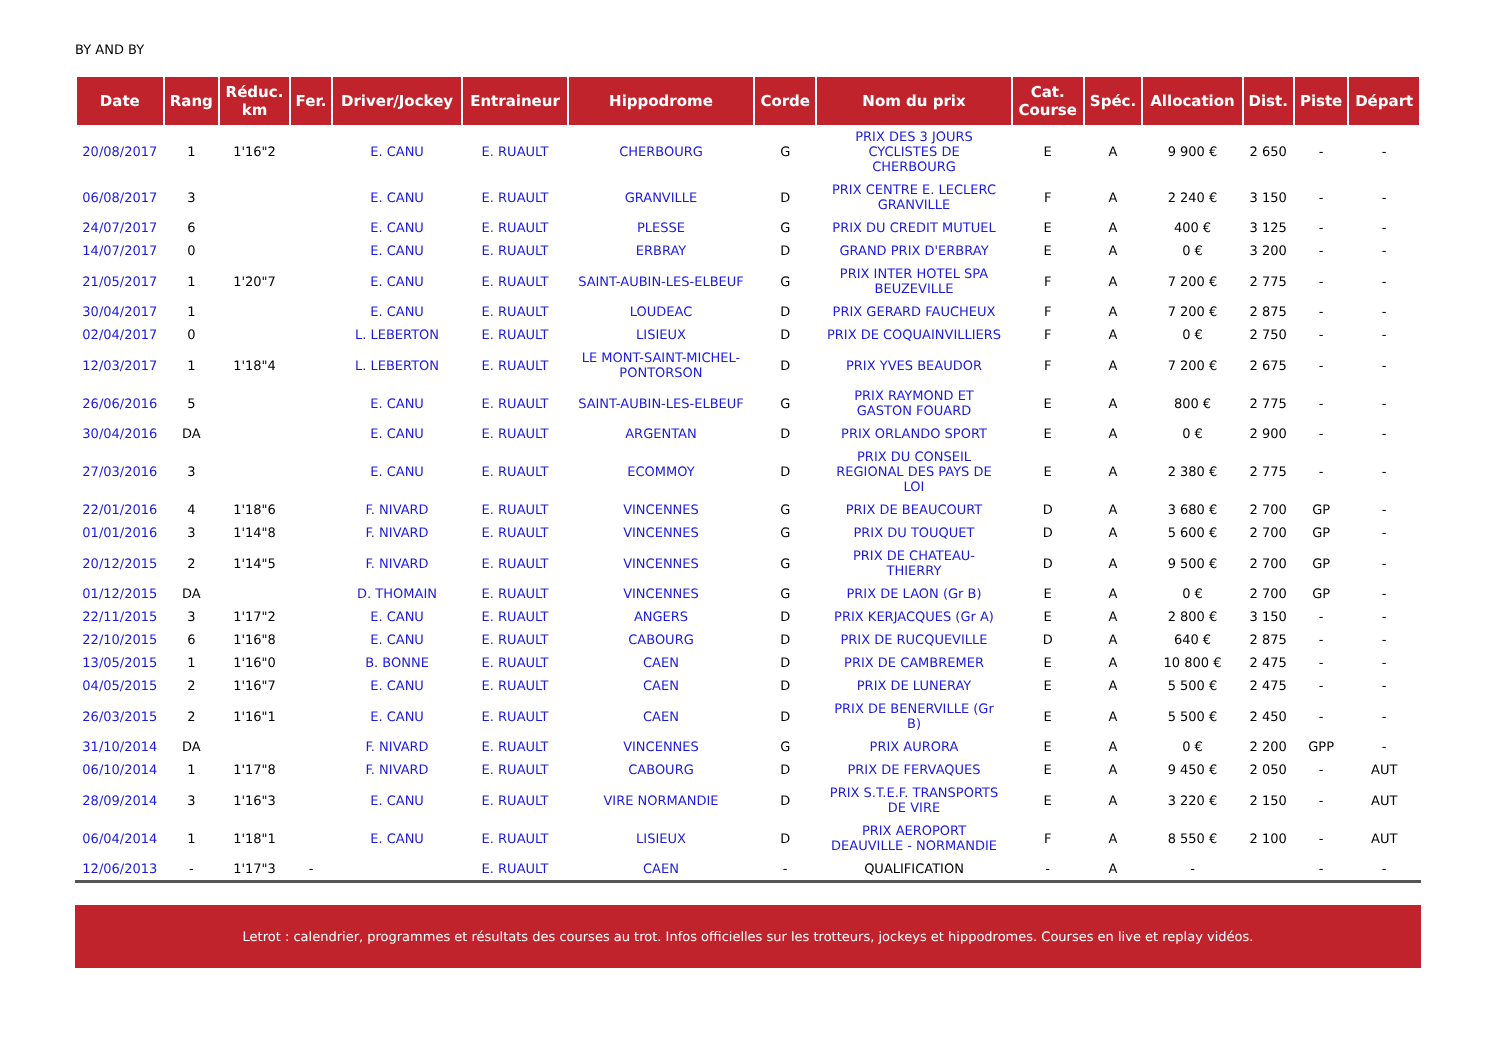BY AND BY
| Date | Rang | Réduc. km | Fer. | Driver/Jockey | Entraineur | Hippodrome | Corde | Nom du prix | Cat. Course | Spéc. | Allocation | Dist. | Piste | Départ |
| --- | --- | --- | --- | --- | --- | --- | --- | --- | --- | --- | --- | --- | --- | --- |
| 20/08/2017 | 1 | 1'16"2 | | E. CANU | E. RUAULT | CHERBOURG | G | PRIX DES 3 JOURS CYCLISTES DE CHERBOURG | E | A | 9 900 € | 2 650 | - | - |
| 06/08/2017 | 3 | | | E. CANU | E. RUAULT | GRANVILLE | D | PRIX CENTRE E. LECLERC GRANVILLE | F | A | 2 240 € | 3 150 | - | - |
| 24/07/2017 | 6 | | | E. CANU | E. RUAULT | PLESSE | G | PRIX DU CREDIT MUTUEL | E | A | 400 € | 3 125 | - | - |
| 14/07/2017 | 0 | | | E. CANU | E. RUAULT | ERBRAY | D | GRAND PRIX D'ERBRAY | E | A | 0 € | 3 200 | - | - |
| 21/05/2017 | 1 | 1'20"7 | | E. CANU | E. RUAULT | SAINT-AUBIN-LES-ELBEUF | G | PRIX INTER HOTEL SPA BEUZEVILLE | F | A | 7 200 € | 2 775 | - | - |
| 30/04/2017 | 1 | | | E. CANU | E. RUAULT | LOUDEAC | D | PRIX GERARD FAUCHEUX | F | A | 7 200 € | 2 875 | - | - |
| 02/04/2017 | 0 | | | L. LEBERTON | E. RUAULT | LISIEUX | D | PRIX DE COQUAINVILLIERS | F | A | 0 € | 2 750 | - | - |
| 12/03/2017 | 1 | 1'18"4 | | L. LEBERTON | E. RUAULT | LE MONT-SAINT-MICHEL- PONTORSON | D | PRIX YVES BEAUDOR | F | A | 7 200 € | 2 675 | - | - |
| 26/06/2016 | 5 | | | E. CANU | E. RUAULT | SAINT-AUBIN-LES-ELBEUF | G | PRIX RAYMOND ET GASTON FOUARD | E | A | 800 € | 2 775 | - | - |
| 30/04/2016 | DA | | | E. CANU | E. RUAULT | ARGENTAN | D | PRIX ORLANDO SPORT | E | A | 0 € | 2 900 | - | - |
| 27/03/2016 | 3 | | | E. CANU | E. RUAULT | ECOMMOY | D | PRIX DU CONSEIL REGIONAL DES PAYS DE LOI | E | A | 2 380 € | 2 775 | - | - |
| 22/01/2016 | 4 | 1'18"6 | | F. NIVARD | E. RUAULT | VINCENNES | G | PRIX DE BEAUCOURT | D | A | 3 680 € | 2 700 | GP | - |
| 01/01/2016 | 3 | 1'14"8 | | F. NIVARD | E. RUAULT | VINCENNES | G | PRIX DU TOUQUET | D | A | 5 600 € | 2 700 | GP | - |
| 20/12/2015 | 2 | 1'14"5 | | F. NIVARD | E. RUAULT | VINCENNES | G | PRIX DE CHATEAU- THIERRY | D | A | 9 500 € | 2 700 | GP | - |
| 01/12/2015 | DA | | | D. THOMAIN | E. RUAULT | VINCENNES | G | PRIX DE LAON (Gr B) | E | A | 0 € | 2 700 | GP | - |
| 22/11/2015 | 3 | 1'17"2 | | E. CANU | E. RUAULT | ANGERS | D | PRIX KERJACQUES (Gr A) | E | A | 2 800 € | 3 150 | - | - |
| 22/10/2015 | 6 | 1'16"8 | | E. CANU | E. RUAULT | CABOURG | D | PRIX DE RUCQUEVILLE | D | A | 640 € | 2 875 | - | - |
| 13/05/2015 | 1 | 1'16"0 | | B. BONNE | E. RUAULT | CAEN | D | PRIX DE CAMBREMER | E | A | 10 800 € | 2 475 | - | - |
| 04/05/2015 | 2 | 1'16"7 | | E. CANU | E. RUAULT | CAEN | D | PRIX DE LUNERAY | E | A | 5 500 € | 2 475 | - | - |
| 26/03/2015 | 2 | 1'16"1 | | E. CANU | E. RUAULT | CAEN | D | PRIX DE BENERVILLE (Gr B) | E | A | 5 500 € | 2 450 | - | - |
| 31/10/2014 | DA | | | F. NIVARD | E. RUAULT | VINCENNES | G | PRIX AURORA | E | A | 0 € | 2 200 | GPP | - |
| 06/10/2014 | 1 | 1'17"8 | | F. NIVARD | E. RUAULT | CABOURG | D | PRIX DE FERVAQUES | E | A | 9 450 € | 2 050 | - | AUT |
| 28/09/2014 | 3 | 1'16"3 | | E. CANU | E. RUAULT | VIRE NORMANDIE | D | PRIX S.T.E.F. TRANSPORTS DE VIRE | E | A | 3 220 € | 2 150 | - | AUT |
| 06/04/2014 | 1 | 1'18"1 | | E. CANU | E. RUAULT | LISIEUX | D | PRIX AEROPORT DEAUVILLE - NORMANDIE | F | A | 8 550 € | 2 100 | - | AUT |
| 12/06/2013 | - | 1'17"3 | - | | E. RUAULT | CAEN | - | QUALIFICATION | - | A | - | | - | - |
Letrot : calendrier, programmes et résultats des courses au trot. Infos officielles sur les trotteurs, jockeys et hippodromes. Courses en live et replay vidéos.